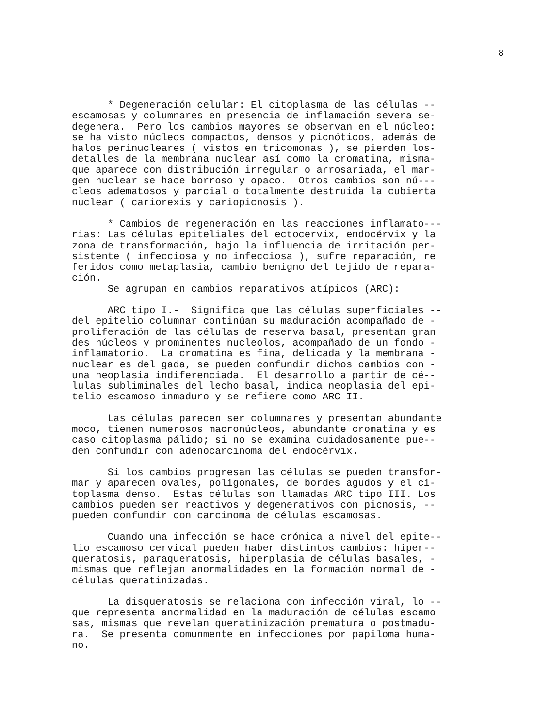8
* Degeneración celular: El citoplasma de las células -- escamosas y columnares en presencia de inflamación severa se- degenera. Pero los cambios mayores se observan en el núcleo: se ha visto núcleos compactos, densos y picnóticos, además de halos perinucleares ( vistos en tricomonas ), se pierden los- detalles de la membrana nuclear así como la cromatina, misma- que aparece con distribución irregular o arrosariada, el mar- gen nuclear se hace borroso y opaco. Otros cambios son nú--- cleos adematosos y parcial o totalmente destruida la cubierta nuclear ( cariorexis y cariopicnosis ).
* Cambios de regeneración en las reacciones inflamato--- rias: Las células epiteliales del ectocervix, endocérvix y la zona de transformación, bajo la influencia de irritación per- sistente ( infecciosa y no infecciosa ), sufre reparación, re feridos como metaplasia, cambio benigno del tejido de repara- ción. Se agrupan en cambios reparativos atípicos (ARC):
ARC tipo I.- Significa que las células superficiales -- del epitelio columnar continúan su maduración acompañado de - proliferación de las células de reserva basal, presentan gran des núcleos y prominentes nucleolos, acompañado de un fondo - inflamatorio. La cromatina es fina, delicada y la membrana - nuclear es del gada, se pueden confundir dichos cambios con - una neoplasia indiferenciada. El desarrollo a partir de cé-- lulas subliminales del lecho basal, indica neoplasia del epi- telio escamoso inmaduro y se refiere como ARC II.
Las células parecen ser columnares y presentan abundante moco, tienen numerosos macronúcleos, abundante cromatina y es caso citoplasma pálido; si no se examina cuidadosamente pue-- den confundir con adenocarcinoma del endocérvix.
Si los cambios progresan las células se pueden transfor- mar y aparecen ovales, poligonales, de bordes agudos y el ci- toplasma denso. Estas células son llamadas ARC tipo III. Los cambios pueden ser reactivos y degenerativos con picnosis, -- pueden confundir con carcinoma de células escamosas.
Cuando una infección se hace crónica a nivel del epite-- lio escamoso cervical pueden haber distintos cambios: hiper-- queratosis, paraqueratosis, hiperplasia de células basales, - mismas que reflejan anormalidades en la formación normal de - células queratinizadas.
La disqueratosis se relaciona con infección viral, lo -- que representa anormalidad en la maduración de células escamo sas, mismas que revelan queratinización prematura o postmadu- ra. Se presenta comunmente en infecciones por papiloma huma- no.